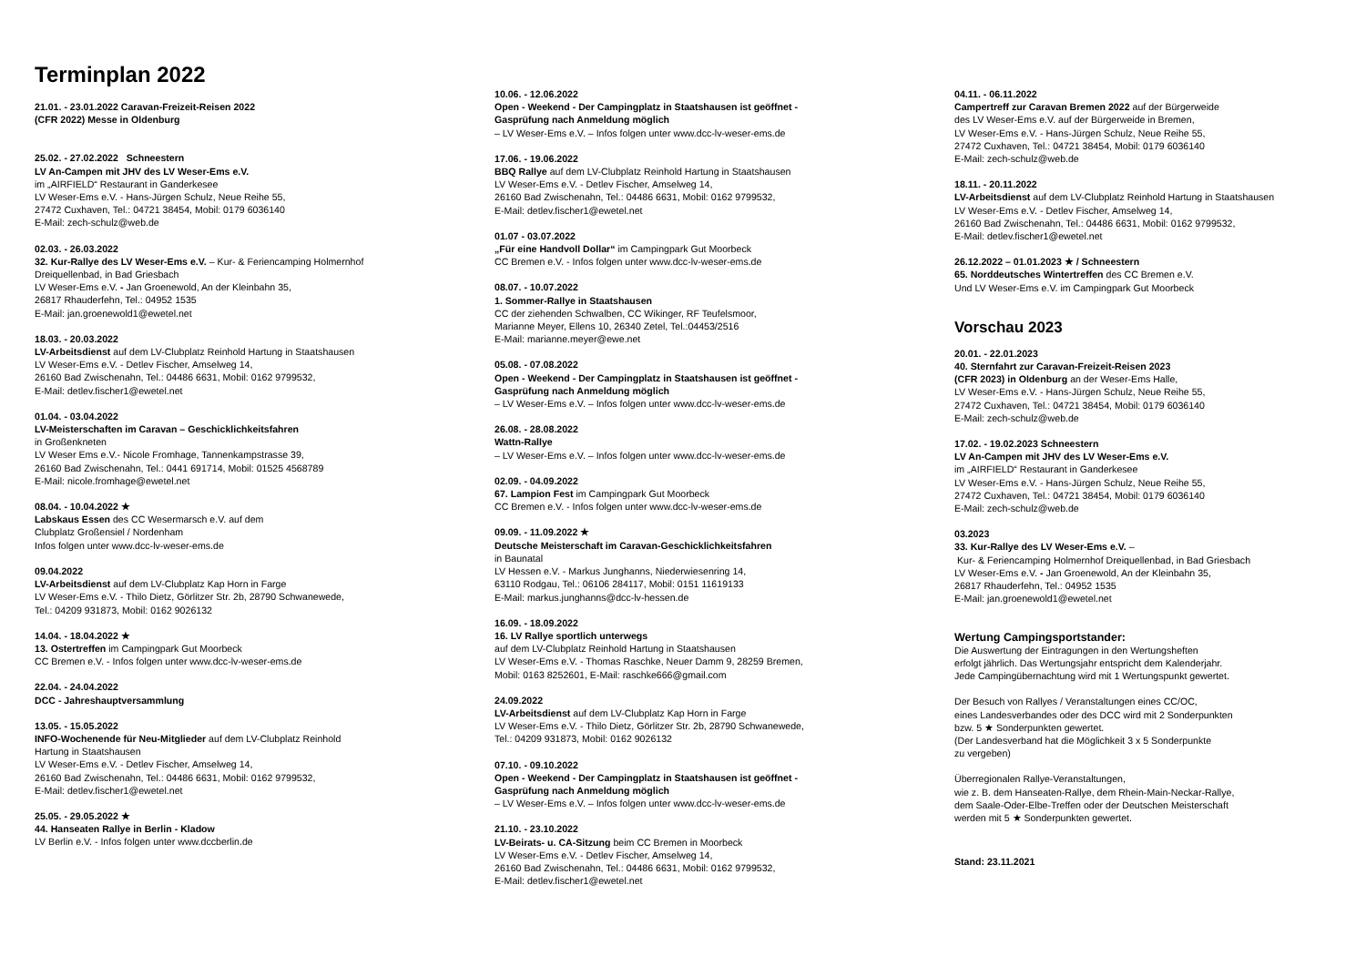Terminplan 2022
21.01. - 23.01.2022 Caravan-Freizeit-Reisen 2022
(CFR 2022) Messe in Oldenburg
25.02. - 27.02.2022 Schneestern
LV An-Campen mit JHV des LV Weser-Ems e.V.
im „AIRFIELD“ Restaurant in Ganderkesee
LV Weser-Ems e.V. - Hans-Jürgen Schulz, Neue Reihe 55,
27472 Cuxhaven, Tel.: 04721 38454, Mobil: 0179 6036140
E-Mail: zech-schulz@web.de
02.03. - 26.03.2022
32. Kur-Rallye des LV Weser-Ems e.V. – Kur- & Feriencamping Holmernhof
Dreiquellenbad, in Bad Griesbach
LV Weser-Ems e.V. - Jan Groenewold, An der Kleinbahn 35,
26817 Rhauderfehn, Tel.: 04952 1535
E-Mail: jan.groenewold1@ewetel.net
18.03. - 20.03.2022
LV-Arbeitsdienst auf dem LV-Clubplatz Reinhold Hartung in Staatshausen
LV Weser-Ems e.V. - Detlev Fischer, Amselweg 14,
26160 Bad Zwischenahn, Tel.: 04486 6631, Mobil: 0162 9799532,
E-Mail: detlev.fischer1@ewetel.net
01.04. - 03.04.2022
LV-Meisterschaften im Caravan – Geschicklichkeitsfahren
in Großenkneten
LV Weser Ems e.V.- Nicole Fromhage, Tannenkampstrasse 39,
26160 Bad Zwischenahn, Tel.: 0441 691714, Mobil: 01525 4568789
E-Mail: nicole.fromhage@ewetel.net
08.04. - 10.04.2022 ★
Labskaus Essen des CC Wesermarsch e.V. auf dem
Clubplatz Großensiel / Nordenham
Infos folgen unter www.dcc-lv-weser-ems.de
09.04.2022
LV-Arbeitsdienst auf dem LV-Clubplatz Kap Horn in Farge
LV Weser-Ems e.V. - Thilo Dietz, Görlitzer Str. 2b, 28790 Schwanewede,
Tel.: 04209 931873, Mobil: 0162 9026132
14.04. - 18.04.2022 ★
13. Ostertreffen im Campingpark Gut Moorbeck
CC Bremen e.V. - Infos folgen unter www.dcc-lv-weser-ems.de
22.04. - 24.04.2022
DCC - Jahreshauptversammlung
13.05. - 15.05.2022
INFO-Wochenende für Neu-Mitglieder auf dem LV-Clubplatz Reinhold
Hartung in Staatshausen
LV Weser-Ems e.V. - Detlev Fischer, Amselweg 14,
26160 Bad Zwischenahn, Tel.: 04486 6631, Mobil: 0162 9799532,
E-Mail: detlev.fischer1@ewetel.net
25.05. - 29.05.2022 ★
44. Hanseaten Rallye in Berlin - Kladow
LV Berlin e.V. - Infos folgen unter www.dccberlin.de
10.06. - 12.06.2022
Open - Weekend - Der Campingplatz in Staatshausen ist geöffnet -
Gasprüfung nach Anmeldung möglich
– LV Weser-Ems e.V. – Infos folgen unter www.dcc-lv-weser-ems.de
17.06. - 19.06.2022
BBQ Rallye auf dem LV-Clubplatz Reinhold Hartung in Staatshausen
LV Weser-Ems e.V. - Detlev Fischer, Amselweg 14,
26160 Bad Zwischenahn, Tel.: 04486 6631, Mobil: 0162 9799532,
E-Mail: detlev.fischer1@ewetel.net
01.07 - 03.07.2022
„Für eine Handvoll Dollar“ im Campingpark Gut Moorbeck
CC Bremen e.V. - Infos folgen unter www.dcc-lv-weser-ems.de
08.07. - 10.07.2022
1. Sommer-Rallye in Staatshausen
CC der ziehenden Schwalben, CC Wikinger, RF Teufelsmoor,
Marianne Meyer, Ellens 10, 26340 Zetel, Tel.:04453/2516
E-Mail: marianne.meyer@ewe.net
05.08. - 07.08.2022
Open - Weekend - Der Campingplatz in Staatshausen ist geöffnet -
Gasprüfung nach Anmeldung möglich
– LV Weser-Ems e.V. – Infos folgen unter www.dcc-lv-weser-ems.de
26.08. - 28.08.2022
Wattn-Rallye
– LV Weser-Ems e.V. – Infos folgen unter www.dcc-lv-weser-ems.de
02.09. - 04.09.2022
67. Lampion Fest im Campingpark Gut Moorbeck
CC Bremen e.V. - Infos folgen unter www.dcc-lv-weser-ems.de
09.09. - 11.09.2022 ★
Deutsche Meisterschaft im Caravan-Geschicklichkeitsfahren
in Baunatal
LV Hessen e.V. - Markus Junghanns, Niederwiesenring 14,
63110 Rodgau, Tel.: 06106 284117, Mobil: 0151 11619133
E-Mail: markus.junghanns@dcc-lv-hessen.de
16.09. - 18.09.2022
16. LV Rallye sportlich unterwegs
auf dem LV-Clubplatz Reinhold Hartung in Staatshausen
LV Weser-Ems e.V. - Thomas Raschke, Neuer Damm 9, 28259 Bremen,
Mobil: 0163 8252601, E-Mail: raschke666@gmail.com
24.09.2022
LV-Arbeitsdienst auf dem LV-Clubplatz Kap Horn in Farge
LV Weser-Ems e.V. - Thilo Dietz, Görlitzer Str. 2b, 28790 Schwanewede,
Tel.: 04209 931873, Mobil: 0162 9026132
07.10. - 09.10.2022
Open - Weekend - Der Campingplatz in Staatshausen ist geöffnet -
Gasprüfung nach Anmeldung möglich
– LV Weser-Ems e.V. – Infos folgen unter www.dcc-lv-weser-ems.de
21.10. - 23.10.2022
LV-Beirats- u. CA-Sitzung beim CC Bremen in Moorbeck
LV Weser-Ems e.V. - Detlev Fischer, Amselweg 14,
26160 Bad Zwischenahn, Tel.: 04486 6631, Mobil: 0162 9799532,
E-Mail: detlev.fischer1@ewetel.net
04.11. - 06.11.2022
Campertreff zur Caravan Bremen 2022 auf der Bürgerweide
des LV Weser-Ems e.V. auf der Bürgerweide in Bremen,
LV Weser-Ems e.V. - Hans-Jürgen Schulz, Neue Reihe 55,
27472 Cuxhaven, Tel.: 04721 38454, Mobil: 0179 6036140
E-Mail: zech-schulz@web.de
18.11. - 20.11.2022
LV-Arbeitsdienst auf dem LV-Clubplatz Reinhold Hartung in Staatshausen
LV Weser-Ems e.V. - Detlev Fischer, Amselweg 14,
26160 Bad Zwischenahn, Tel.: 04486 6631, Mobil: 0162 9799532,
E-Mail: detlev.fischer1@ewetel.net
26.12.2022 – 01.01.2023 ★ / Schneestern
65. Norddeutsches Wintertreffen des CC Bremen e.V.
Und LV Weser-Ems e.V. im Campingpark Gut Moorbeck
Vorschau 2023
20.01. - 22.01.2023
40. Sternfahrt zur Caravan-Freizeit-Reisen 2023
(CFR 2023) in Oldenburg an der Weser-Ems Halle,
LV Weser-Ems e.V. - Hans-Jürgen Schulz, Neue Reihe 55,
27472 Cuxhaven, Tel.: 04721 38454, Mobil: 0179 6036140
E-Mail: zech-schulz@web.de
17.02. - 19.02.2023 Schneestern
LV An-Campen mit JHV des LV Weser-Ems e.V.
im „AIRFIELD“ Restaurant in Ganderkesee
LV Weser-Ems e.V. - Hans-Jürgen Schulz, Neue Reihe 55,
27472 Cuxhaven, Tel.: 04721 38454, Mobil: 0179 6036140
E-Mail: zech-schulz@web.de
03.2023
33. Kur-Rallye des LV Weser-Ems e.V. –
Kur- & Feriencamping Holmernhof Dreiquellenbad, in Bad Griesbach
LV Weser-Ems e.V. - Jan Groenewold, An der Kleinbahn 35,
26817 Rhauderfehn, Tel.: 04952 1535
E-Mail: jan.groenewold1@ewetel.net
Wertung Campingsportstander:
Die Auswertung der Eintragungen in den Wertungsheften
erfolgt jährlich. Das Wertungsjahr entspricht dem Kalenderjahr.
Jede Campingübernachtung wird mit 1 Wertungspunkt gewertet.
Der Besuch von Rallyes / Veranstaltungen eines CC/OC,
eines Landesverbandes oder des DCC wird mit 2 Sonderpunkten
bzw. 5 ★ Sonderpunkten gewertet.
(Der Landesverband hat die Möglichkeit 3 x 5 Sonderpunkte
zu vergeben)
Überregionalen Rallye-Veranstaltungen,
wie z. B. dem Hanseaten-Rallye, dem Rhein-Main-Neckar-Rallye,
dem Saale-Oder-Elbe-Treffen oder der Deutschen Meisterschaft
werden mit 5 ★ Sonderpunkten gewertet.
Stand: 23.11.2021